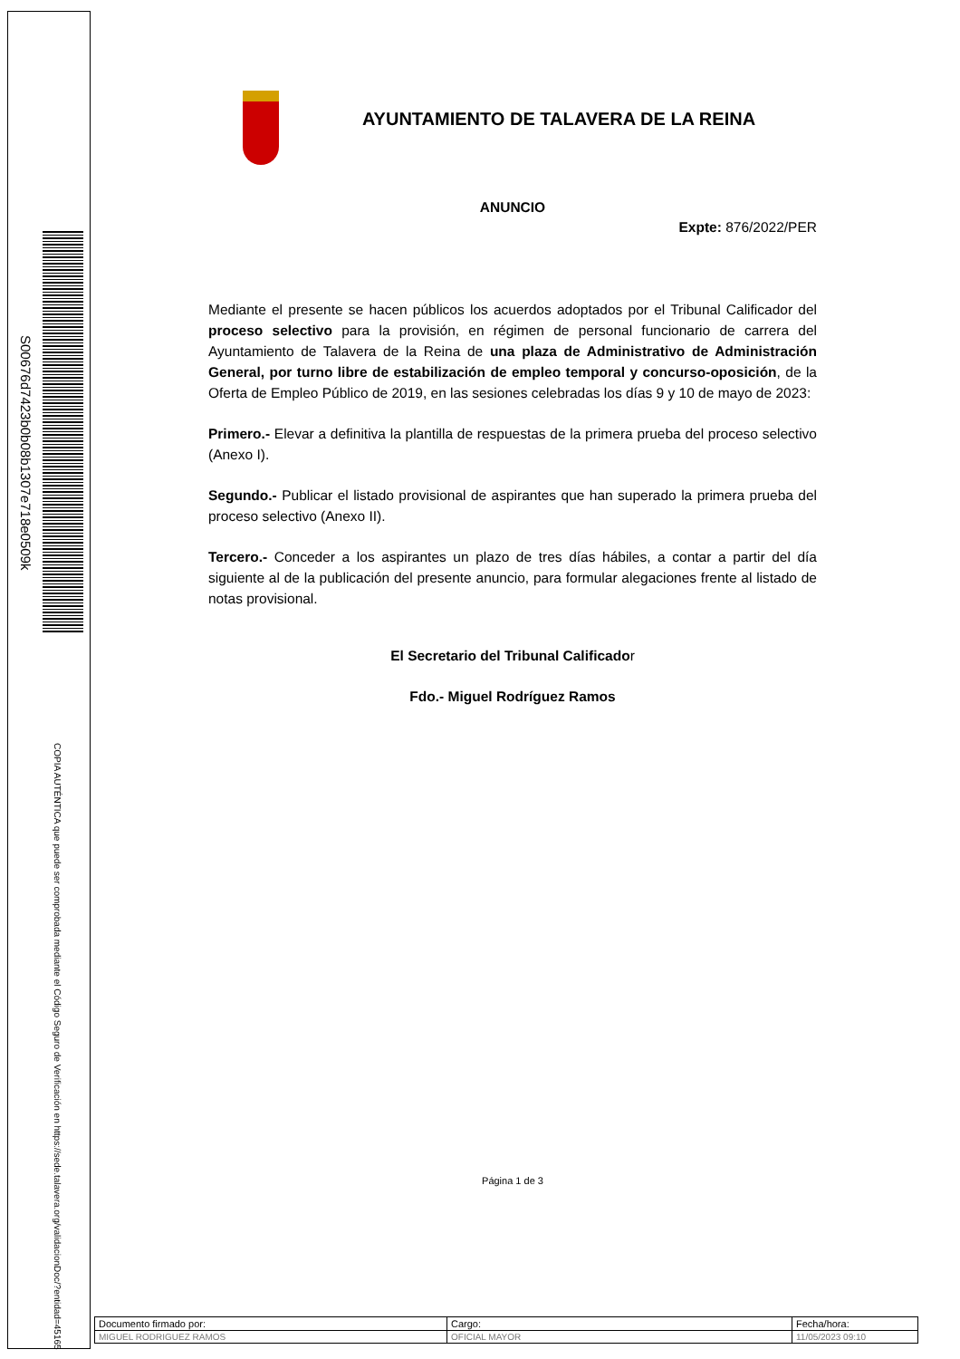S00676d7423b0b08b1307e718e0509k
COPIA AUTÉNTICA que puede ser comprobada mediante el Código Seguro de Verificación en https://sede.talavera.org/validacionDoc/?entidad=45165
AYUNTAMIENTO DE TALAVERA DE LA REINA
ANUNCIO
Expte: 876/2022/PER
Mediante el presente se hacen públicos los acuerdos adoptados por el Tribunal Calificador del proceso selectivo para la provisión, en régimen de personal funcionario de carrera del Ayuntamiento de Talavera de la Reina de una plaza de Administrativo de Administración General, por turno libre de estabilización de empleo temporal y concurso-oposición, de la Oferta de Empleo Público de 2019, en las sesiones celebradas los días 9 y 10 de mayo de 2023:
Primero.- Elevar a definitiva la plantilla de respuestas de la primera prueba del proceso selectivo (Anexo I).
Segundo.- Publicar el listado provisional de aspirantes que han superado la primera prueba del proceso selectivo (Anexo II).
Tercero.- Conceder a los aspirantes un plazo de tres días hábiles, a contar a partir del día siguiente al de la publicación del presente anuncio, para formular alegaciones frente al listado de notas provisional.
El Secretario del Tribunal Calificador
Fdo.- Miguel Rodríguez Ramos
Página 1 de 3
| Documento firmado por: | Cargo: | Fecha/hora: |
| MIGUEL RODRIGUEZ RAMOS | OFICIAL MAYOR | 11/05/2023 09:10 |